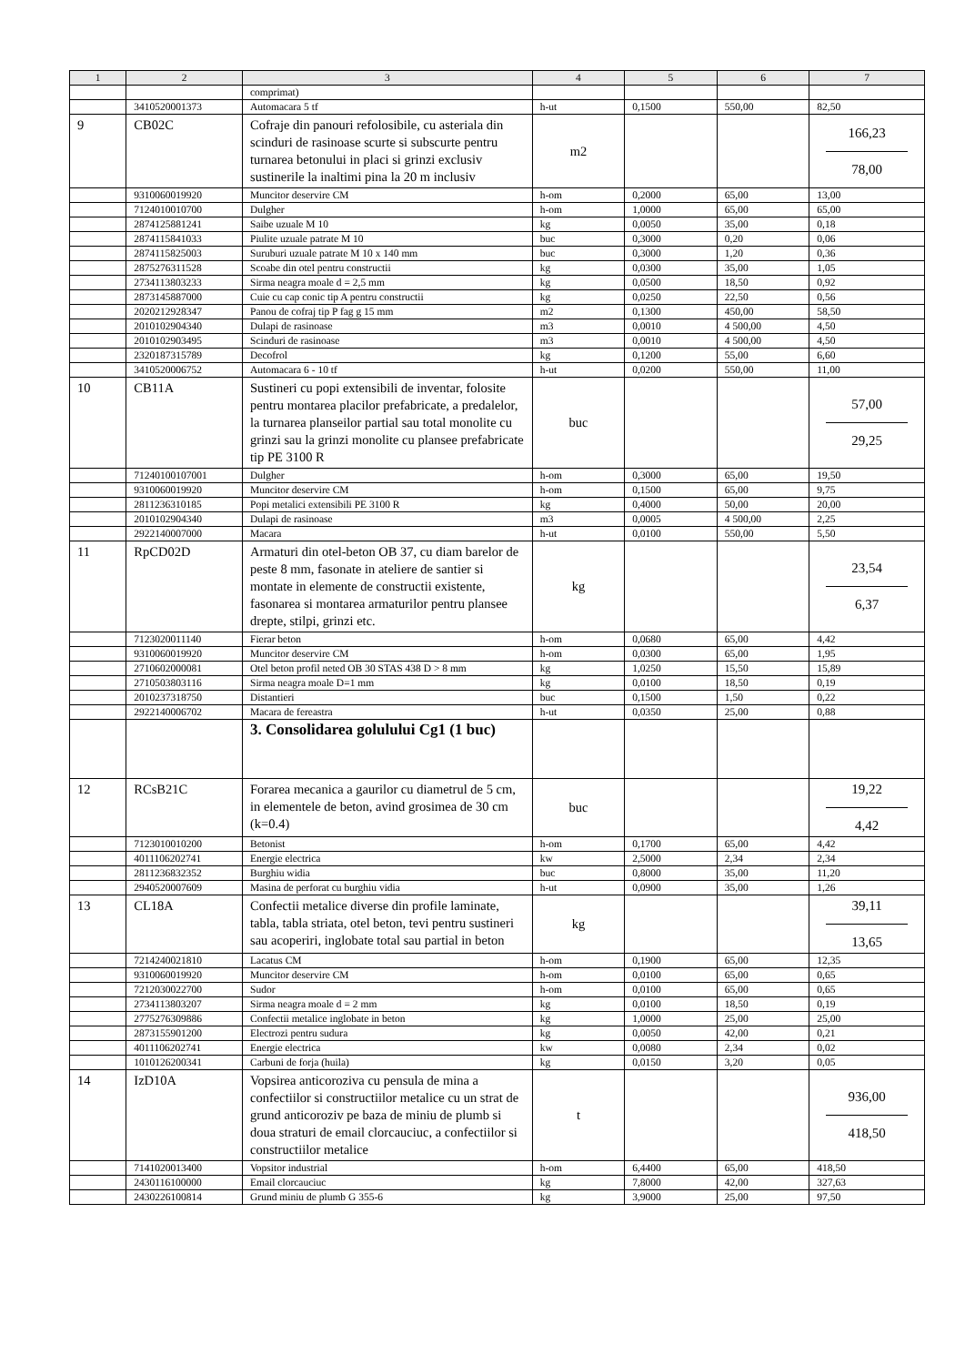| 1 | 2 | 3 | 4 | 5 | 6 | 7 |
| --- | --- | --- | --- | --- | --- | --- |
| | | comprimat) | | | | |
| | 3410520001373 | Automacara 5 tf | h-ut | 0,1500 | 550,00 | 82,50 |
| 9 | CB02C | Cofraje din panouri refolosibile, cu asteriala din scinduri de rasinoase scurte si subscurte pentru turnarea betonului in placi si grinzi exclusiv sustinerile la inaltimi pina la 20 m inclusiv | m2 | | | 166,23 78,00 |
| | 9310060019920 | Muncitor deservire CM | h-om | 0,2000 | 65,00 | 13,00 |
| | 7124010010700 | Dulgher | h-om | 1,0000 | 65,00 | 65,00 |
| | 2874125881241 | Saibe uzuale M 10 | kg | 0,0050 | 35,00 | 0,18 |
| | 2874115841033 | Piulite uzuale patrate M 10 | buc | 0,3000 | 0,20 | 0,06 |
| | 2874115825003 | Suruburi uzuale patrate M 10 x 140 mm | buc | 0,3000 | 1,20 | 0,36 |
| | 2875276311528 | Scoabe din otel pentru constructii | kg | 0,0300 | 35,00 | 1,05 |
| | 2734113803233 | Sirma neagra moale d = 2,5 mm | kg | 0,0500 | 18,50 | 0,92 |
| | 2873145887000 | Cuie cu cap conic tip A pentru constructii | kg | 0,0250 | 22,50 | 0,56 |
| | 2020212928347 | Panou de cofraj tip P fag g 15 mm | m2 | 0,1300 | 450,00 | 58,50 |
| | 2010102904340 | Dulapi de rasinoase | m3 | 0,0010 | 4 500,00 | 4,50 |
| | 2010102903495 | Scinduri de rasinoase | m3 | 0,0010 | 4 500,00 | 4,50 |
| | 2320187315789 | Decofrol | kg | 0,1200 | 55,00 | 6,60 |
| | 3410520006752 | Automacara 6 - 10 tf | h-ut | 0,0200 | 550,00 | 11,00 |
| 10 | CB11A | Sustineri cu popi extensibili de inventar, folosite pentru montarea placilor prefabricate, a predalelor, la turnarea planseilor partial sau total monolite cu grinzi sau la grinzi monolite cu plansee prefabricate tip PE 3100 R | buc | | | 57,00 29,25 |
| | 71240100107001 | Dulgher | h-om | 0,3000 | 65,00 | 19,50 |
| | 9310060019920 | Muncitor deservire CM | h-om | 0,1500 | 65,00 | 9,75 |
| | 2811236310185 | Popi metalici extensibili PE 3100 R | kg | 0,4000 | 50,00 | 20,00 |
| | 2010102904340 | Dulapi de rasinoase | m3 | 0,0005 | 4 500,00 | 2,25 |
| | 2922140007000 | Macara | h-ut | 0,0100 | 550,00 | 5,50 |
| 11 | RpCD02D | Armaturi din otel-beton OB 37, cu diam barelor de peste 8 mm, fasonate in ateliere de santier si montate in elemente de constructii existente, fasonarea si montarea armaturilor pentru plansee drepte, stilpi, grinzi etc. | kg | | | 23,54 6,37 |
| | 7123020011140 | Fierar beton | h-om | 0,0680 | 65,00 | 4,42 |
| | 9310060019920 | Muncitor deservire CM | h-om | 0,0300 | 65,00 | 1,95 |
| | 2710602000081 | Otel beton profil neted OB 30 STAS 438 D > 8 mm | kg | 1,0250 | 15,50 | 15,89 |
| | 2710503803116 | Sirma neagra moale D=1 mm | kg | 0,0100 | 18,50 | 0,19 |
| | 2010237318750 | Distantieri | buc | 0,1500 | 1,50 | 0,22 |
| | 2922140006702 | Macara de fereastra | h-ut | 0,0350 | 25,00 | 0,88 |
| | | 3. Consolidarea golulului Cg1 (1 buc) | | | | |
| 12 | RCsB21C | Forarea mecanica a gaurilor cu diametrul de 5 cm, in elementele de beton, avind grosimea de 30 cm (k=0.4) | buc | | | 19,22 4,42 |
| | 7123010010200 | Betonist | h-om | 0,1700 | 65,00 | 4,42 |
| | 4011106202741 | Energie electrica | kw | 2,5000 | 2,34 | 2,34 |
| | 2811236832352 | Burghiu widia | buc | 0,8000 | 35,00 | 11,20 |
| | 2940520007609 | Masina de perforat cu burghiu vidia | h-ut | 0,0900 | 35,00 | 1,26 |
| 13 | CL18A | Confectii metalice diverse din profile laminate, tabla, tabla striata, otel beton, tevi pentru sustineri sau acoperiri, inglobate total sau partial in beton | kg | | | 39,11 13,65 |
| | 7214240021810 | Lacatus CM | h-om | 0,1900 | 65,00 | 12,35 |
| | 9310060019920 | Muncitor deservire CM | h-om | 0,0100 | 65,00 | 0,65 |
| | 7212030022700 | Sudor | h-om | 0,0100 | 65,00 | 0,65 |
| | 2734113803207 | Sirma neagra moale d = 2 mm | kg | 0,0100 | 18,50 | 0,19 |
| | 2775276309886 | Confectii metalice inglobate in beton | kg | 1,0000 | 25,00 | 25,00 |
| | 2873155901200 | Electrozi pentru sudura | kg | 0,0050 | 42,00 | 0,21 |
| | 4011106202741 | Energie electrica | kw | 0,0080 | 2,34 | 0,02 |
| | 1010126200341 | Carbuni de forja (huila) | kg | 0,0150 | 3,20 | 0,05 |
| 14 | IzD10A | Vopsirea anticoroziva cu pensula de mina a confectiilor si constructiilor metalice cu un strat de grund anticoroziv pe baza de miniu de plumb si doua straturi de email clorcauciuc, a confectiilor si constructiilor metalice | t | | | 936,00 418,50 |
| | 7141020013400 | Vopsitor industrial | h-om | 6,4400 | 65,00 | 418,50 |
| | 2430116100000 | Email clorcauciuc | kg | 7,8000 | 42,00 | 327,63 |
| | 2430226100814 | Grund miniu de plumb G 355-6 | kg | 3,9000 | 25,00 | 97,50 |